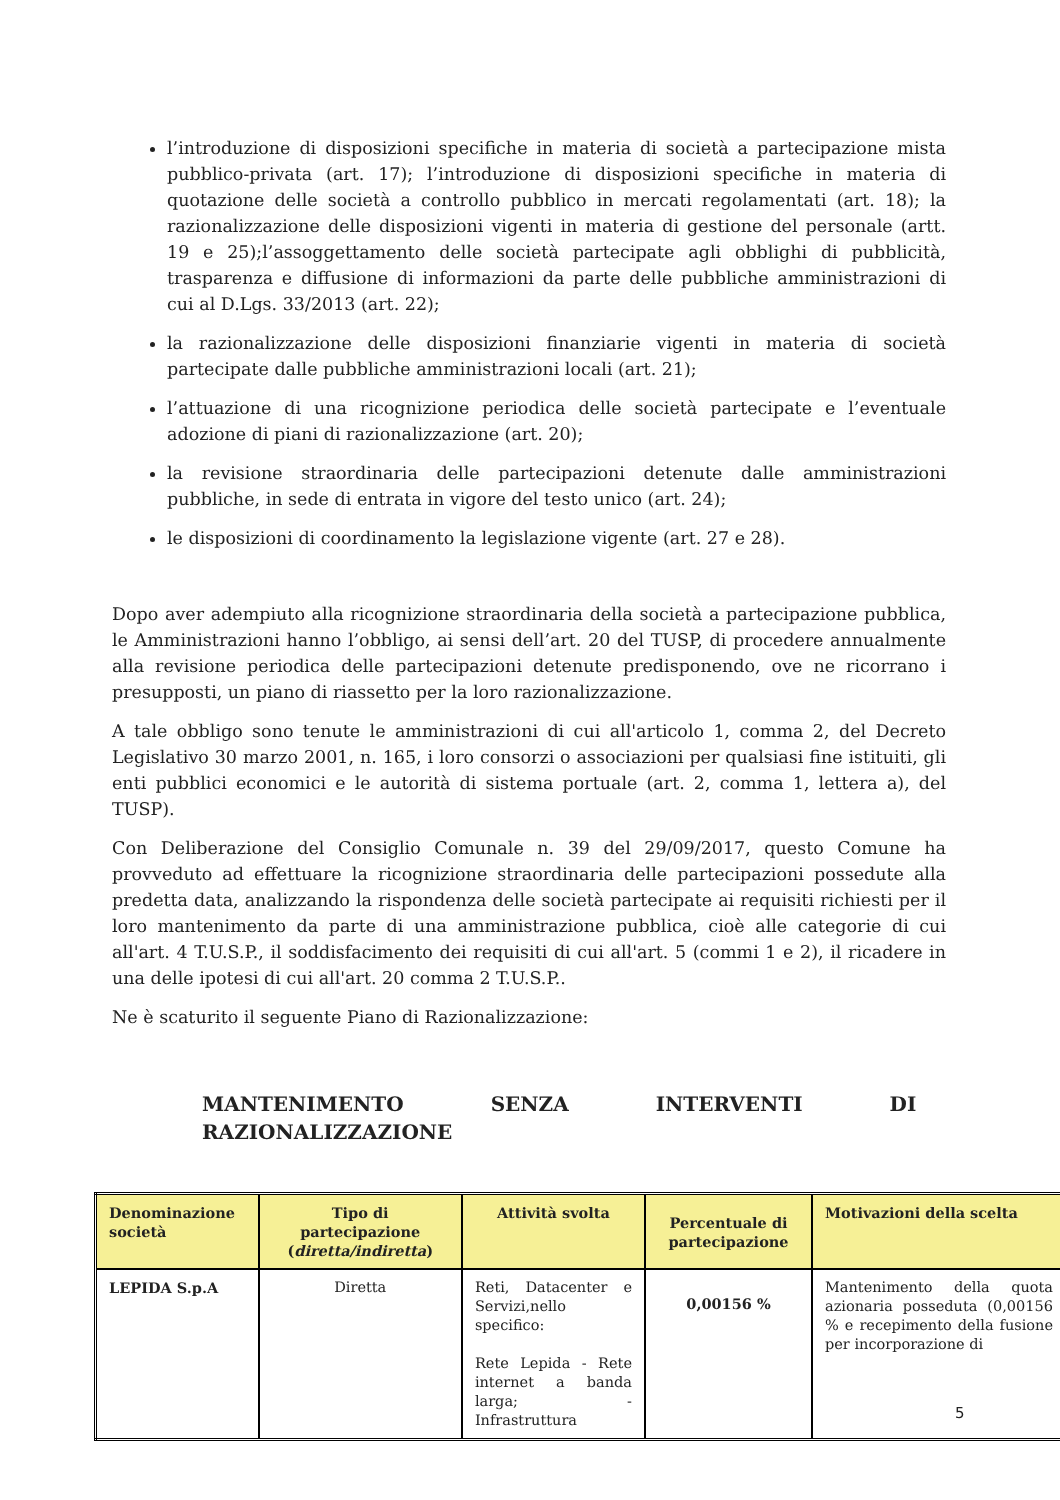l’introduzione di disposizioni specifiche in materia di società a partecipazione mista pubblico-privata (art. 17); l’introduzione di disposizioni specifiche in materia di quotazione delle società a controllo pubblico in mercati regolamentati (art. 18); la razionalizzazione delle disposizioni vigenti in materia di gestione del personale (artt. 19 e 25);l’assoggettamento delle società partecipate agli obblighi di pubblicità, trasparenza e diffusione di informazioni da parte delle pubbliche amministrazioni di cui al D.Lgs. 33/2013 (art. 22);
la razionalizzazione delle disposizioni finanziarie vigenti in materia di società partecipate dalle pubbliche amministrazioni locali (art. 21);
l’attuazione di una ricognizione periodica delle società partecipate e l’eventuale adozione di piani di razionalizzazione (art. 20);
la revisione straordinaria delle partecipazioni detenute dalle amministrazioni pubbliche, in sede di entrata in vigore del testo unico (art. 24);
le disposizioni di coordinamento la legislazione vigente (art. 27 e 28).
Dopo aver adempiuto alla ricognizione straordinaria della società a partecipazione pubblica, le Amministrazioni hanno l’obbligo, ai sensi dell’art. 20 del TUSP, di procedere annualmente alla revisione periodica delle partecipazioni detenute predisponendo, ove ne ricorrano i presupposti, un piano di riassetto per la loro razionalizzazione.
A tale obbligo sono tenute le amministrazioni di cui all'articolo 1, comma 2, del Decreto Legislativo 30 marzo 2001, n. 165, i loro consorzi o associazioni per qualsiasi fine istituiti, gli enti pubblici economici e le autorità di sistema portuale (art. 2, comma 1, lettera a), del TUSP).
Con Deliberazione del Consiglio Comunale n. 39 del 29/09/2017, questo Comune ha provveduto ad effettuare la ricognizione straordinaria delle partecipazioni possedute alla predetta data, analizzando la rispondenza delle società partecipate ai requisiti richiesti per il loro mantenimento da parte di una amministrazione pubblica, cioè alle categorie di cui all'art. 4 T.U.S.P., il soddisfacimento dei requisiti di cui all'art. 5 (commi 1 e 2), il ricadere in una delle ipotesi di cui all'art. 20 comma 2 T.U.S.P..
Ne è scaturito il seguente Piano di Razionalizzazione:
MANTENIMENTO SENZA INTERVENTI DI RAZIONALIZZAZIONE
| Denominazione società | Tipo di partecipazione ( diretta/indiretta ) | Attività svolta | Percentuale di partecipazione | Motivazioni della scelta |
| --- | --- | --- | --- | --- |
| LEPIDA S.p.A | Diretta | Reti, Datacenter e Servizi,nello specifico: Rete Lepida - Rete internet a banda larga; - Infrastruttura | 0,00156 % | Mantenimento della quota azionaria posseduta (0,00156 % e recepimento della fusione per incorporazione di |
5